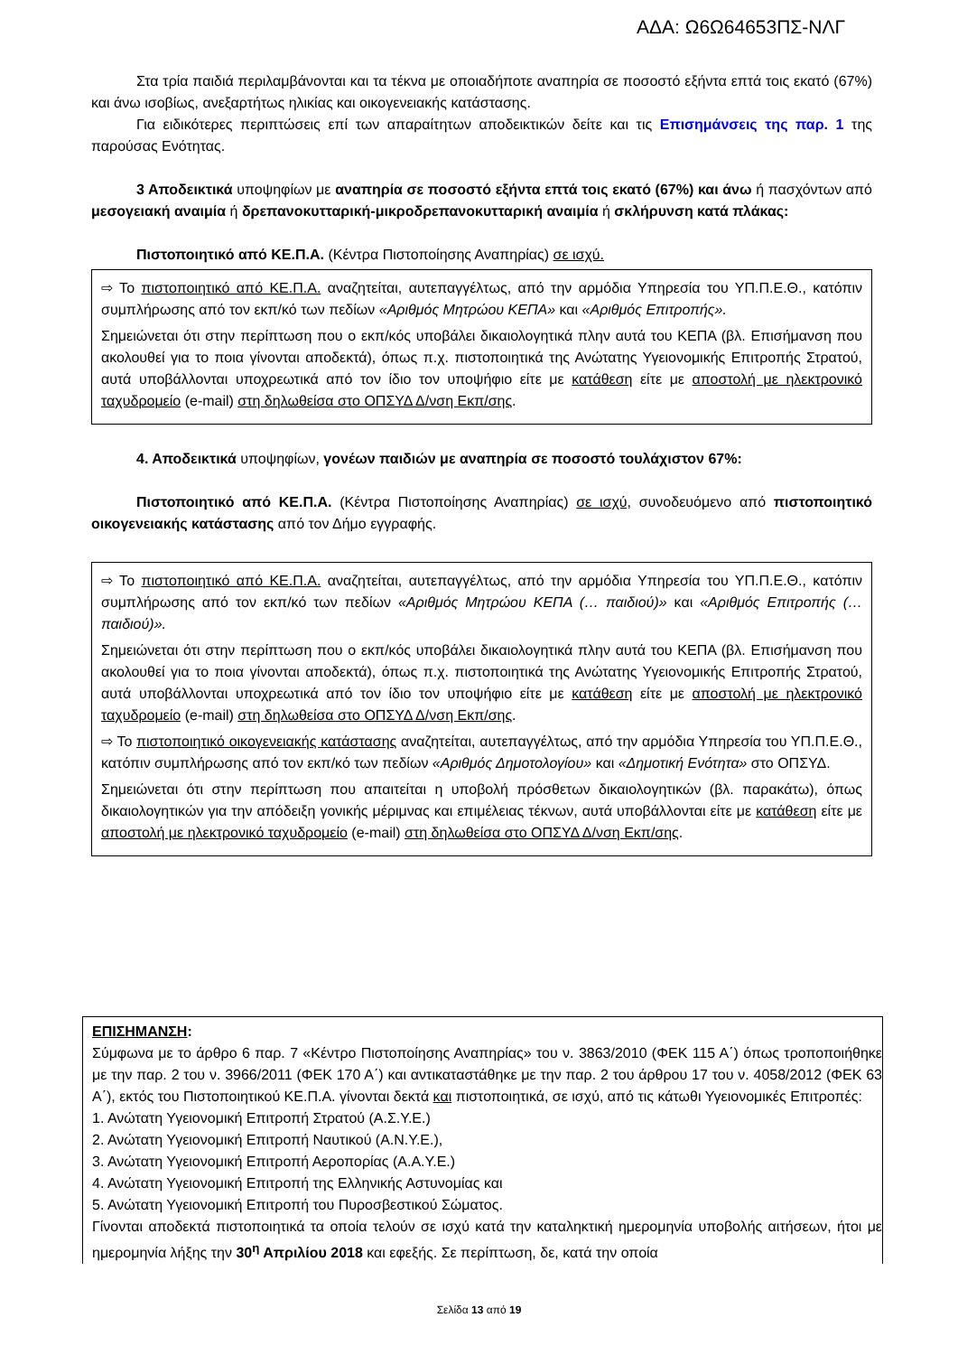ΑΔΑ: Ω6Ω64653ΠΣ-ΝΛΓ
Στα τρία παιδιά περιλαμβάνονται και τα τέκνα με οποιαδήποτε αναπηρία σε ποσοστό εξήντα επτά τοις εκατό (67%) και άνω ισοβίως, ανεξαρτήτως ηλικίας και οικογενειακής κατάστασης.
Για ειδικότερες περιπτώσεις επί των απαραίτητων αποδεικτικών δείτε και τις Επισημάνσεις της παρ. 1 της παρούσας Ενότητας.
3 Αποδεικτικά υποψηφίων με αναπηρία σε ποσοστό εξήντα επτά τοις εκατό (67%) και άνω ή πασχόντων από μεσογειακή αναιμία ή δρεπανοκυτταρική-μικροδρεπανοκυτταρική αναιμία ή σκλήρυνση κατά πλάκας:
Πιστοποιητικό από ΚΕ.Π.Α. (Κέντρα Πιστοποίησης Αναπηρίας) σε ισχύ.
⇨ Το πιστοποιητικό από ΚΕ.Π.Α. αναζητείται, αυτεπαγγέλτως, από την αρμόδια Υπηρεσία του ΥΠ.Π.Ε.Θ., κατόπιν συμπλήρωσης από τον εκπ/κό των πεδίων «Αριθμός Μητρώου ΚΕΠΑ» και «Αριθμός Επιτροπής».
Σημειώνεται ότι στην περίπτωση που ο εκπ/κός υποβάλει δικαιολογητικά πλην αυτά του ΚΕΠΑ (βλ. Επισήμανση που ακολουθεί για το ποια γίνονται αποδεκτά), όπως π.χ. πιστοποιητικά της Ανώτατης Υγειονομικής Επιτροπής Στρατού, αυτά υποβάλλονται υποχρεωτικά από τον ίδιο τον υποψήφιο είτε με κατάθεση είτε με αποστολή με ηλεκτρονικό ταχυδρομείο (e-mail) στη δηλωθείσα στο ΟΠΣΥΔ Δ/νση Εκπ/σης.
4. Αποδεικτικά υποψηφίων, γονέων παιδιών με αναπηρία σε ποσοστό τουλάχιστον 67%:
Πιστοποιητικό από ΚΕ.Π.Α. (Κέντρα Πιστοποίησης Αναπηρίας) σε ισχύ, συνοδευόμενο από πιστοποιητικό οικογενειακής κατάστασης από τον Δήμο εγγραφής.
⇨ Το πιστοποιητικό από ΚΕ.Π.Α. αναζητείται, αυτεπαγγέλτως, από την αρμόδια Υπηρεσία του ΥΠ.Π.Ε.Θ., κατόπιν συμπλήρωσης από τον εκπ/κό των πεδίων «Αριθμός Μητρώου ΚΕΠΑ (… παιδιού)» και «Αριθμός Επιτροπής (… παιδιού)».
Σημειώνεται ότι στην περίπτωση που ο εκπ/κός υποβάλει δικαιολογητικά πλην αυτά του ΚΕΠΑ (βλ. Επισήμανση που ακολουθεί για το ποια γίνονται αποδεκτά), όπως π.χ. πιστοποιητικά της Ανώτατης Υγειονομικής Επιτροπής Στρατού, αυτά υποβάλλονται υποχρεωτικά από τον ίδιο τον υποψήφιο είτε με κατάθεση είτε με αποστολή με ηλεκτρονικό ταχυδρομείο (e-mail) στη δηλωθείσα στο ΟΠΣΥΔ Δ/νση Εκπ/σης.
⇨ Το πιστοποιητικό οικογενειακής κατάστασης αναζητείται, αυτεπαγγέλτως, από την αρμόδια Υπηρεσία του ΥΠ.Π.Ε.Θ., κατόπιν συμπλήρωσης από τον εκπ/κό των πεδίων «Αριθμός Δημοτολογίου» και «Δημοτική Ενότητα» στο ΟΠΣΥΔ.
Σημειώνεται ότι στην περίπτωση που απαιτείται η υποβολή πρόσθετων δικαιολογητικών (βλ. παρακάτω), όπως δικαιολογητικών για την απόδειξη γονικής μέριμνας και επιμέλειας τέκνων, αυτά υποβάλλονται είτε με κατάθεση είτε με αποστολή με ηλεκτρονικό ταχυδρομείο (e-mail) στη δηλωθείσα στο ΟΠΣΥΔ Δ/νση Εκπ/σης.
ΕΠΙΣΗΜΑΝΣΗ:
Σύμφωνα με το άρθρο 6 παρ. 7 «Κέντρο Πιστοποίησης Αναπηρίας» του ν. 3863/2010 (ΦΕΚ 115 Α΄) όπως τροποποιήθηκε με την παρ. 2 του ν. 3966/2011 (ΦΕΚ 170 Α΄) και αντικαταστάθηκε με την παρ. 2 του άρθρου 17 του ν. 4058/2012 (ΦΕΚ 63 Α΄), εκτός του Πιστοποιητικού ΚΕ.Π.Α. γίνονται δεκτά και πιστοποιητικά, σε ισχύ, από τις κάτωθι Υγειονομικές Επιτροπές:
1. Ανώτατη Υγειονομική Επιτροπή Στρατού (Α.Σ.Υ.Ε.)
2. Ανώτατη Υγειονομική Επιτροπή Ναυτικού (Α.Ν.Υ.Ε.),
3. Ανώτατη Υγειονομική Επιτροπή Αεροπορίας (Α.Α.Υ.Ε.)
4. Ανώτατη Υγειονομική Επιτροπή της Ελληνικής Αστυνομίας και
5. Ανώτατη Υγειονομική Επιτροπή του Πυροσβεστικού Σώματος.
Γίνονται αποδεκτά πιστοποιητικά τα οποία τελούν σε ισχύ κατά την καταληκτική ημερομηνία υποβολής αιτήσεων, ήτοι με ημερομηνία λήξης την 30<sup>η</sup> Απριλίου 2018 και εφεξής. Σε περίπτωση, δε, κατά την οποία
Σελίδα 13 από 19